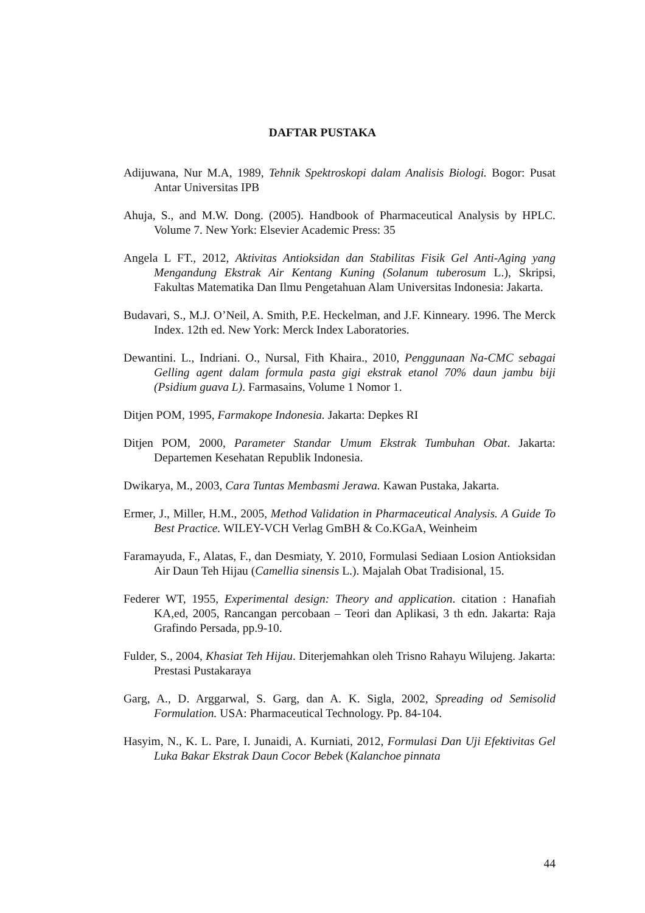DAFTAR PUSTAKA
Adijuwana, Nur M.A, 1989, Tehnik Spektroskopi dalam Analisis Biologi. Bogor: Pusat Antar Universitas IPB
Ahuja, S., and M.W. Dong. (2005). Handbook of Pharmaceutical Analysis by HPLC. Volume 7. New York: Elsevier Academic Press: 35
Angela L FT., 2012, Aktivitas Antioksidan dan Stabilitas Fisik Gel Anti-Aging yang Mengandung Ekstrak Air Kentang Kuning (Solanum tuberosum L.), Skripsi, Fakultas Matematika Dan Ilmu Pengetahuan Alam Universitas Indonesia: Jakarta.
Budavari, S., M.J. O’Neil, A. Smith, P.E. Heckelman, and J.F. Kinneary. 1996. The Merck Index. 12th ed. New York: Merck Index Laboratories.
Dewantini. L., Indriani. O., Nursal, Fith Khaira., 2010, Penggunaan Na-CMC sebagai Gelling agent dalam formula pasta gigi ekstrak etanol 70% daun jambu biji (Psidium guava L). Farmasains, Volume 1 Nomor 1.
Ditjen POM, 1995, Farmakope Indonesia. Jakarta: Depkes RI
Ditjen POM, 2000, Parameter Standar Umum Ekstrak Tumbuhan Obat. Jakarta: Departemen Kesehatan Republik Indonesia.
Dwikarya, M., 2003, Cara Tuntas Membasmi Jerawa. Kawan Pustaka, Jakarta.
Ermer, J., Miller, H.M., 2005, Method Validation in Pharmaceutical Analysis. A Guide To Best Practice. WILEY-VCH Verlag GmBH & Co.KGaA, Weinheim
Faramayuda, F., Alatas, F., dan Desmiaty, Y. 2010, Formulasi Sediaan Losion Antioksidan Air Daun Teh Hijau (Camellia sinensis L.). Majalah Obat Tradisional, 15.
Federer WT, 1955, Experimental design: Theory and application. citation : Hanafiah KA,ed, 2005, Rancangan percobaan – Teori dan Aplikasi, 3 th edn. Jakarta: Raja Grafindo Persada, pp.9-10.
Fulder, S., 2004, Khasiat Teh Hijau. Diterjemahkan oleh Trisno Rahayu Wilujeng. Jakarta: Prestasi Pustakaraya
Garg, A., D. Arggarwal, S. Garg, dan A. K. Sigla, 2002, Spreading od Semisolid Formulation. USA: Pharmaceutical Technology. Pp. 84-104.
Hasyim, N., K. L. Pare, I. Junaidi, A. Kurniati, 2012, Formulasi Dan Uji Efektivitas Gel Luka Bakar Ekstrak Daun Cocor Bebek (Kalanchoe pinnata
44